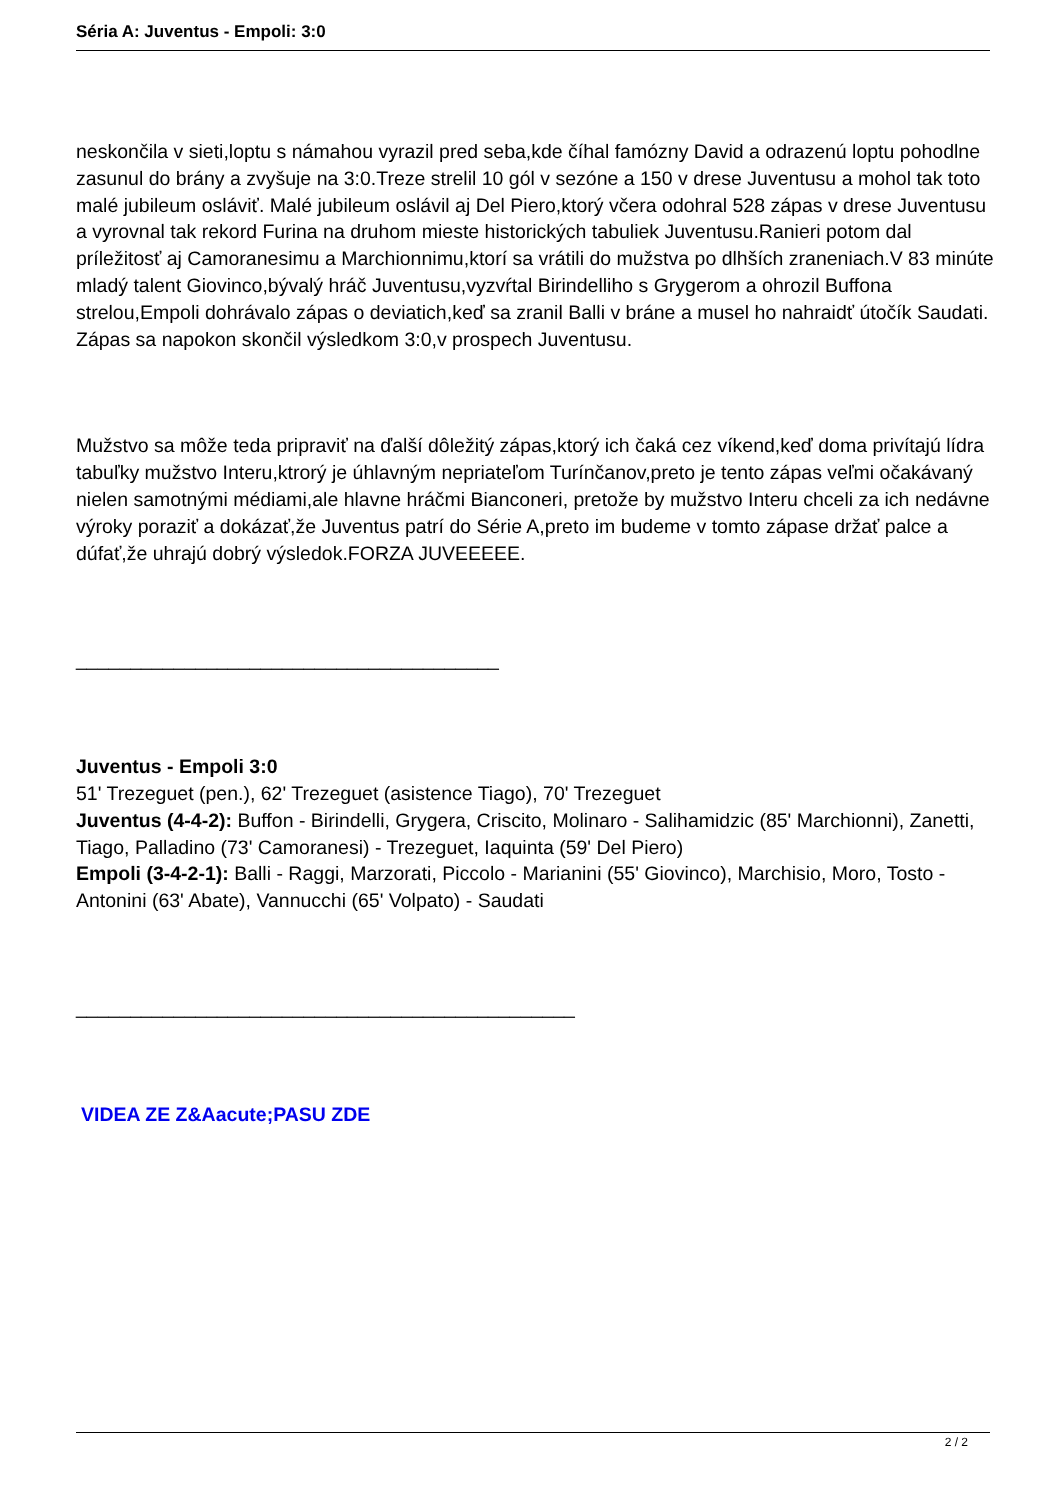Séria A: Juventus - Empoli: 3:0
neskončila v sieti,loptu s námahou vyrazil pred seba,kde číhal famózny David a odrazenú loptu pohodlne zasunul do brány a zvyšuje na 3:0.Treze strelil 10 gól v sezóne a 150 v drese Juventusu a mohol tak toto malé jubileum osláviť. Malé jubileum oslávil aj Del Piero,ktorý včera odohral 528 zápas v drese Juventusu a vyrovnal tak rekord Furina na druhom mieste historických tabuliek Juventusu.Ranieri potom dal príležitosť aj Camoranesimu a Marchionnimu,ktorí sa vrátili do mužstva po dlhších zraneniach.V 83 minúte mladý talent Giovinco,bývalý hráč Juventusu,vyzvŕtal Birindelliho s Grygerom a ohrozil Buffona strelou,Empoli dohrávalo zápas o deviatich,keď sa zranil Balli v bráne a musel ho nahraidť útočík Saudati. Zápas sa napokon skončil výsledkom 3:0,v prospech Juventusu.
Mužstvo sa môže teda pripraviť na ďalší dôležitý zápas,ktorý ich čaká cez víkend,keď doma privítajú lídra tabuľky mužstvo Interu,ktrorý je úhlavným nepriateľom Turínčanov,preto je tento zápas veľmi očakávaný nielen samotnými médiami,ale hlavne hráčmi Bianconeri, pretože by mužstvo Interu chceli za ich nedávne výroky poraziť a dokázať,že Juventus patrí do Série A,preto im budeme v tomto zápase držať palce a dúfať,že uhrajú dobrý výsledok.FORZA JUVEEEEE.
_______________________________________
Juventus - Empoli 3:0
51' Trezeguet (pen.), 62' Trezeguet (asistence Tiago), 70' Trezeguet
Juventus (4-4-2): Buffon - Birindelli, Grygera, Criscito, Molinaro - Salihamidzic (85' Marchionni), Zanetti, Tiago, Palladino (73' Camoranesi) - Trezeguet, Iaquinta (59' Del Piero)
Empoli (3-4-2-1): Balli - Raggi, Marzorati, Piccolo - Marianini (55' Giovinco), Marchisio, Moro, Tosto - Antonini (63' Abate), Vannucchi (65' Volpato) - Saudati
______________________________________________
VIDEA ZE Z&Aacute;PASU ZDE
2 / 2